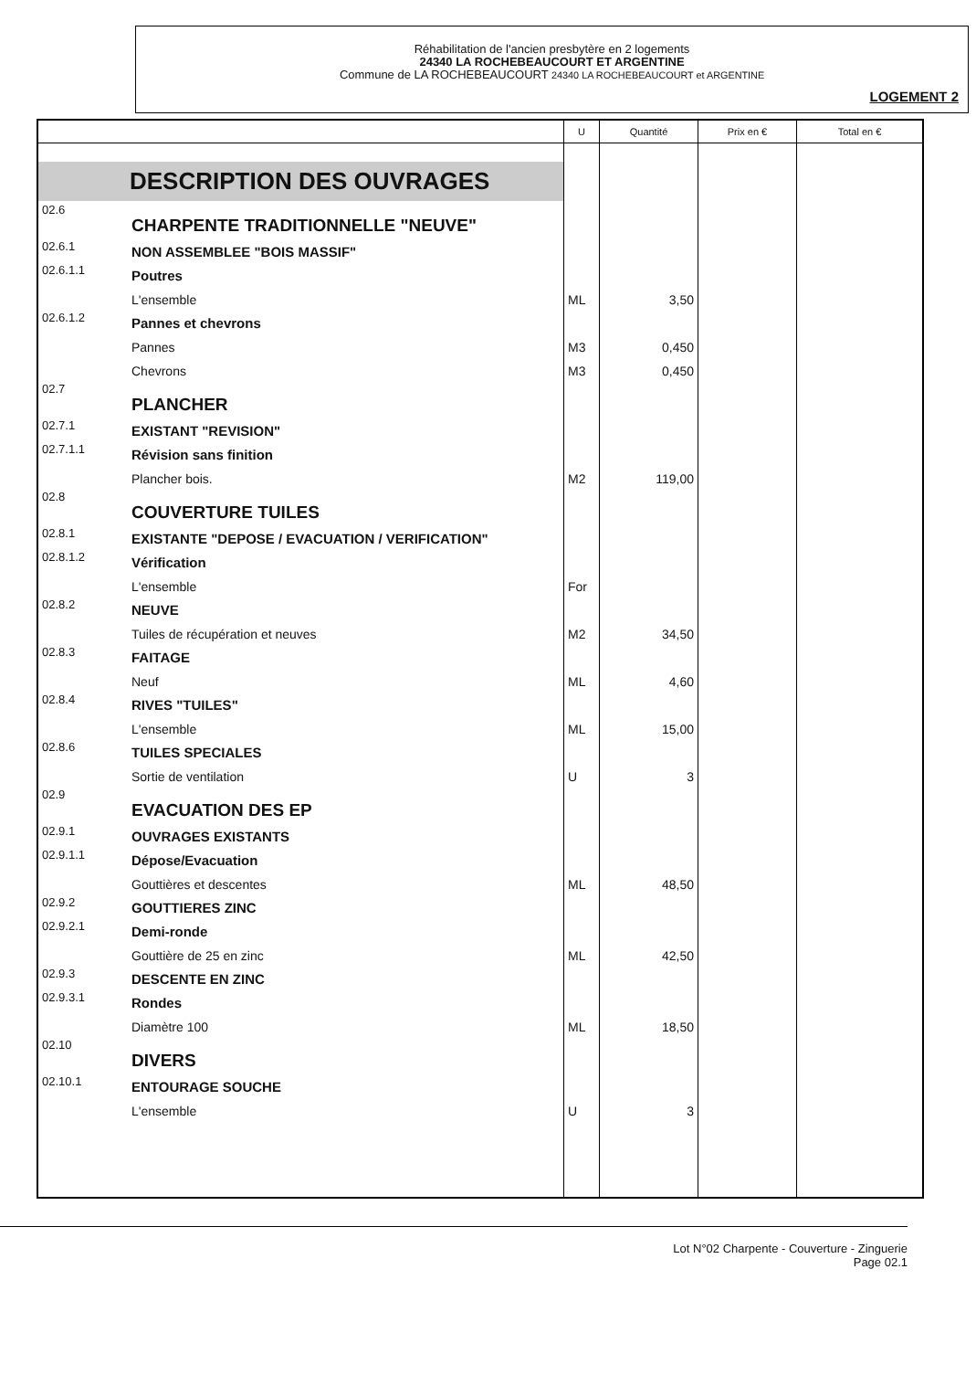Réhabilitation de l'ancien presbytère en 2 logements
24340 LA ROCHEBEAUCOURT ET ARGENTINE
Commune de LA ROCHEBEAUCOURT 24340 LA ROCHEBEAUCOURT et ARGENTINE
LOGEMENT 2
| | | U | Quantité | Prix en € | Total en € |
| --- | --- | --- | --- | --- | --- |
| DESCRIPTION DES OUVRAGES | | | | | |
| 02.6 | CHARPENTE TRADITIONNELLE "NEUVE" | | | | |
| 02.6.1 | NON ASSEMBLEE "BOIS MASSIF" | | | | |
| 02.6.1.1 | Poutres | | | | |
| | L'ensemble | ML | 3,50 | | |
| 02.6.1.2 | Pannes et chevrons | | | | |
| | Pannes | M3 | 0,450 | | |
| | Chevrons | M3 | 0,450 | | |
| 02.7 | PLANCHER | | | | |
| 02.7.1 | EXISTANT "REVISION" | | | | |
| 02.7.1.1 | Révision sans finition | | | | |
| | Plancher bois. | M2 | 119,00 | | |
| 02.8 | COUVERTURE TUILES | | | | |
| 02.8.1 | EXISTANTE "DEPOSE / EVACUATION / VERIFICATION" | | | | |
| 02.8.1.2 | Vérification | | | | |
| | L'ensemble | For | | | |
| 02.8.2 | NEUVE | | | | |
| | Tuiles de récupération et neuves | M2 | 34,50 | | |
| 02.8.3 | FAITAGE | | | | |
| | Neuf | ML | 4,60 | | |
| 02.8.4 | RIVES "TUILES" | | | | |
| | L'ensemble | ML | 15,00 | | |
| 02.8.6 | TUILES SPECIALES | | | | |
| | Sortie de ventilation | U | 3 | | |
| 02.9 | EVACUATION DES EP | | | | |
| 02.9.1 | OUVRAGES EXISTANTS | | | | |
| 02.9.1.1 | Dépose/Evacuation | | | | |
| | Gouttières et descentes | ML | 48,50 | | |
| 02.9.2 | GOUTTIERES ZINC | | | | |
| 02.9.2.1 | Demi-ronde | | | | |
| | Gouttière de 25 en zinc | ML | 42,50 | | |
| 02.9.3 | DESCENTE EN ZINC | | | | |
| 02.9.3.1 | Rondes | | | | |
| | Diamètre 100 | ML | 18,50 | | |
| 02.10 | DIVERS | | | | |
| 02.10.1 | ENTOURAGE SOUCHE | | | | |
| | L'ensemble | U | 3 | | |
Lot N°02 Charpente - Couverture - Zinguerie
Page 02.1